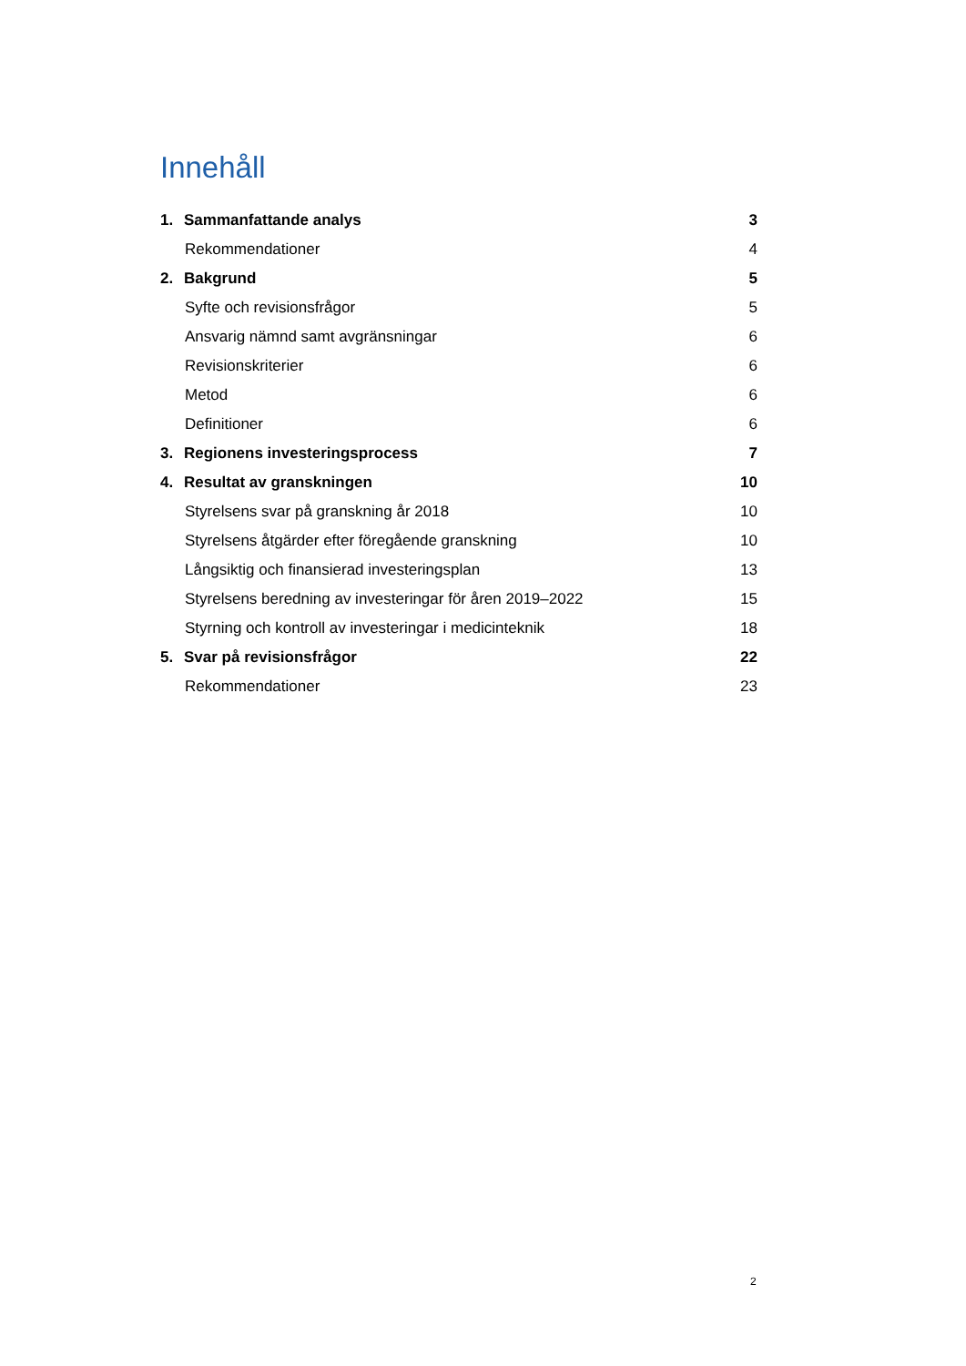Innehåll
1. Sammanfattande analys 3
Rekommendationer 4
2. Bakgrund 5
Syfte och revisionsfrågor 5
Ansvarig nämnd samt avgränsningar 6
Revisionskriterier 6
Metod 6
Definitioner 6
3. Regionens investeringsprocess 7
4. Resultat av granskningen 10
Styrelsens svar på granskning år 2018 10
Styrelsens åtgärder efter föregående granskning 10
Långsiktig och finansierad investeringsplan 13
Styrelsens beredning av investeringar för åren 2019–2022 15
Styrning och kontroll av investeringar i medicinteknik 18
5. Svar på revisionsfrågor 22
Rekommendationer 23
2